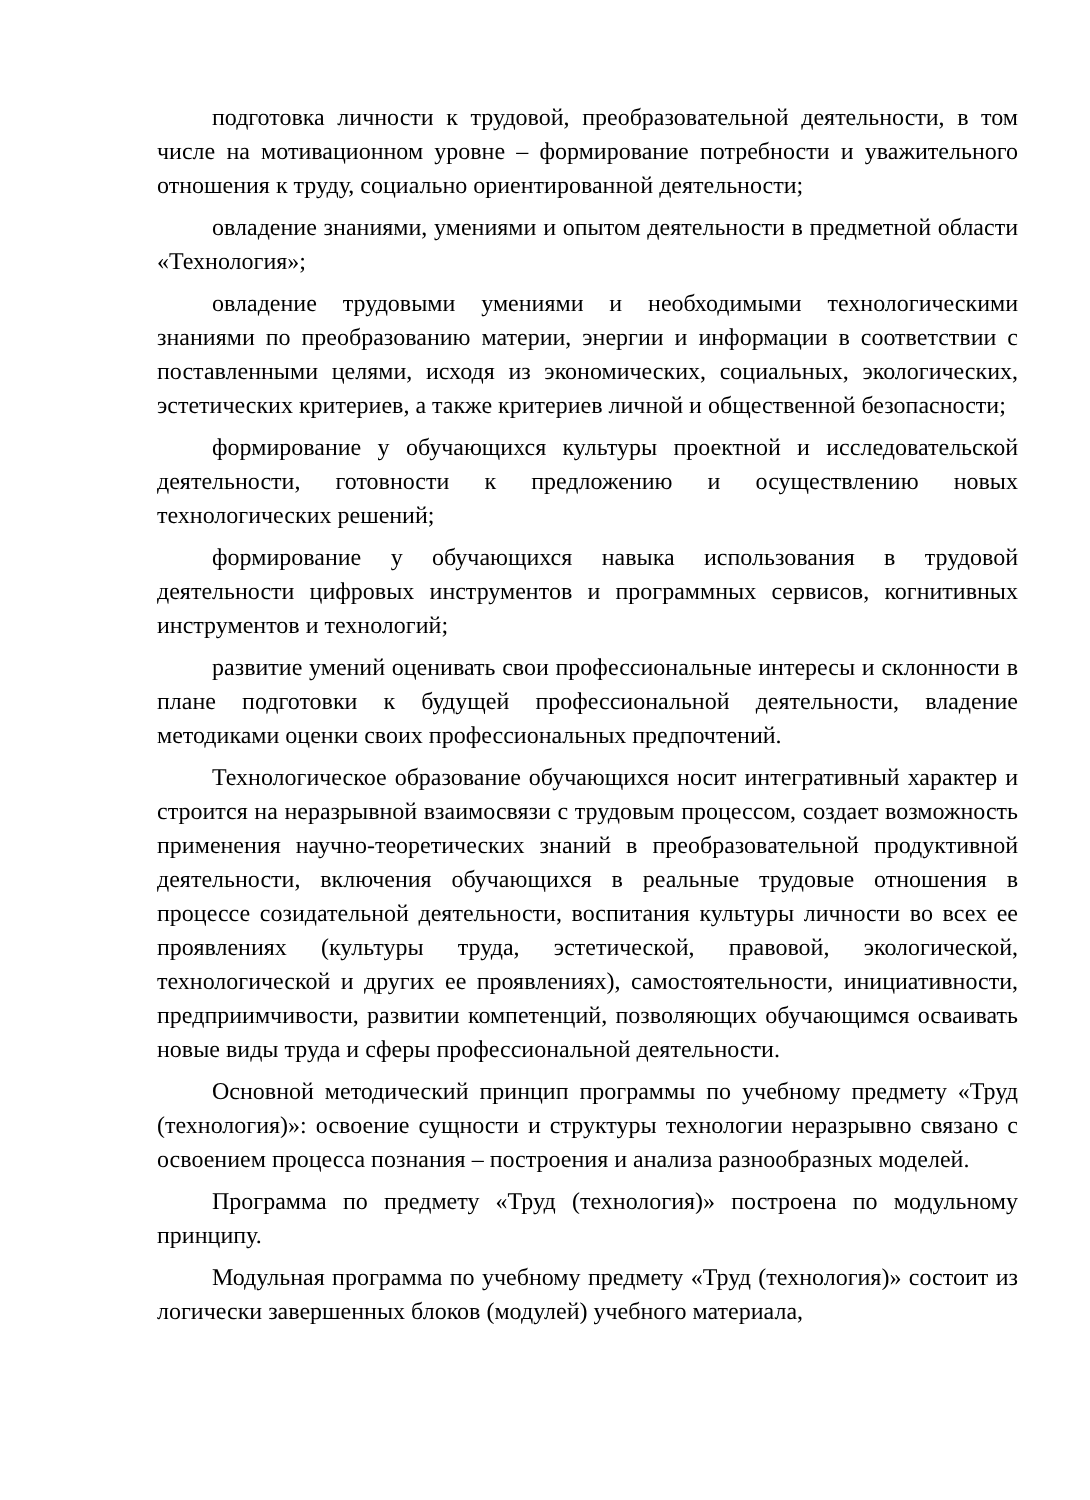подготовка личности к трудовой, преобразовательной деятельности, в том числе на мотивационном уровне – формирование потребности и уважительного отношения к труду, социально ориентированной деятельности;
овладение знаниями, умениями и опытом деятельности в предметной области «Технология»;
овладение трудовыми умениями и необходимыми технологическими знаниями по преобразованию материи, энергии и информации в соответствии с поставленными целями, исходя из экономических, социальных, экологических, эстетических критериев, а также критериев личной и общественной безопасности;
формирование у обучающихся культуры проектной и исследовательской деятельности, готовности к предложению и осуществлению новых технологических решений;
формирование у обучающихся навыка использования в трудовой деятельности цифровых инструментов и программных сервисов, когнитивных инструментов и технологий;
развитие умений оценивать свои профессиональные интересы и склонности в плане подготовки к будущей профессиональной деятельности, владение методиками оценки своих профессиональных предпочтений.
Технологическое образование обучающихся носит интегративный характер и строится на неразрывной взаимосвязи с трудовым процессом, создает возможность применения научно-теоретических знаний в преобразовательной продуктивной деятельности, включения обучающихся в реальные трудовые отношения в процессе созидательной деятельности, воспитания культуры личности во всех ее проявлениях (культуры труда, эстетической, правовой, экологической, технологической и других ее проявлениях), самостоятельности, инициативности, предприимчивости, развитии компетенций, позволяющих обучающимся осваивать новые виды труда и сферы профессиональной деятельности.
Основной методический принцип программы по учебному предмету «Труд (технология)»: освоение сущности и структуры технологии неразрывно связано с освоением процесса познания – построения и анализа разнообразных моделей.
Программа по предмету «Труд (технология)» построена по модульному принципу.
Модульная программа по учебному предмету «Труд (технология)» состоит из логически завершенных блоков (модулей) учебного материала,